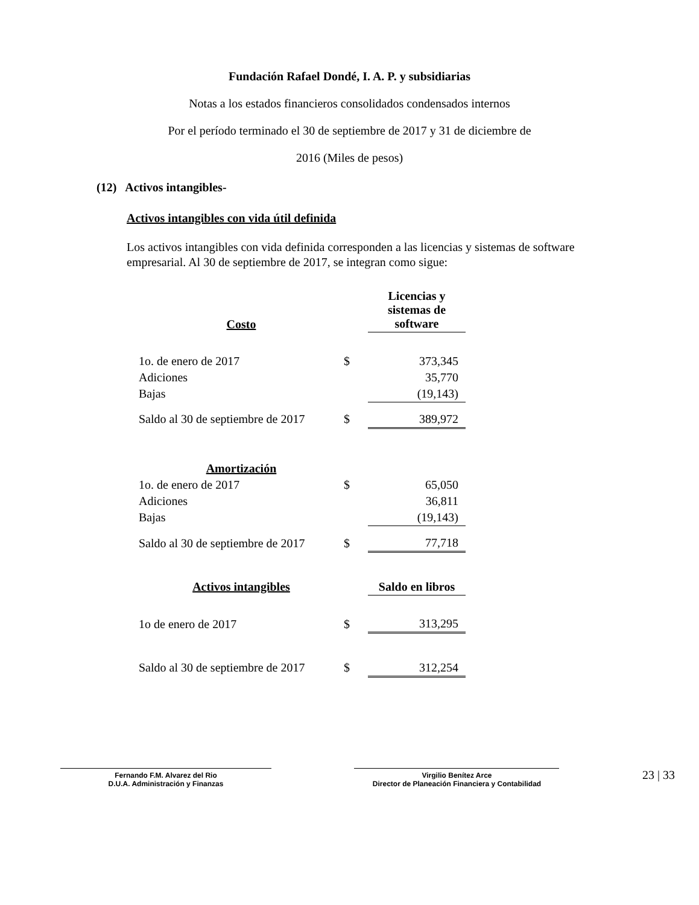Fundación Rafael Dondé, I. A. P. y subsidiarias
Notas a los estados financieros consolidados condensados internos
Por el período terminado el 30 de septiembre de 2017 y 31 de diciembre de
2016 (Miles de pesos)
(12) Activos intangibles-
Activos intangibles con vida útil definida
Los activos intangibles con vida definida corresponden a las licencias y sistemas de software empresarial. Al 30 de septiembre de 2017, se integran como sigue:
| Costo | | Licencias y sistemas de software |
| --- | --- | --- |
| 1o. de enero de 2017 | $ | 373,345 |
| Adiciones | | 35,770 |
| Bajas | | (19,143) |
| Saldo al 30 de septiembre de 2017 | $ | 389,972 |
| Amortización | | |
| 1o. de enero de 2017 | $ | 65,050 |
| Adiciones | | 36,811 |
| Bajas | | (19,143) |
| Saldo al 30 de septiembre de 2017 | $ | 77,718 |
| Activos intangibles | | Saldo en libros |
| 1o de enero de 2017 | $ | 313,295 |
| Saldo al 30 de septiembre de 2017 | $ | 312,254 |
Fernando F.M. Alvarez del Rio
D.U.A. Administración y Finanzas
Virgilio Benítez Arce
Director de Planeación Financiera y Contabilidad
23 | 33